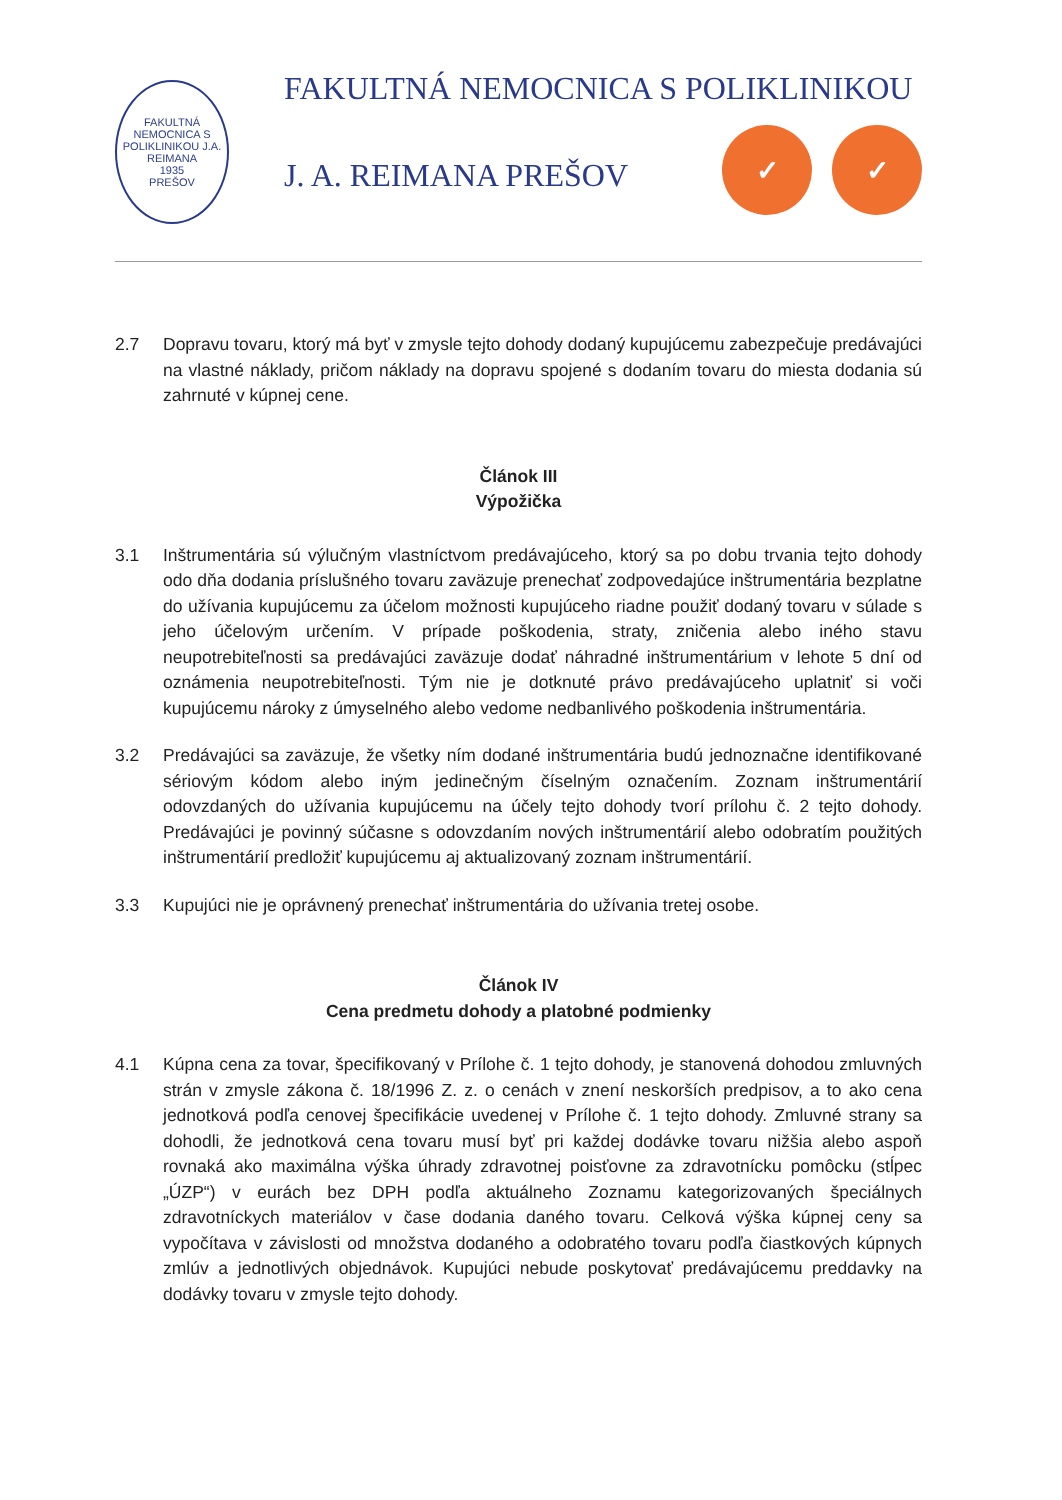FAKULTNÁ NEMOCNICA S POLIKLINIKOU J.A. REIMANA
1935
PREŠOV
FAKULTNÁ NEMOCNICA S POLIKLINIKOU
J. A. REIMANA PREŠOV ✓ ✓
2.7 Dopravu tovaru, ktorý má byť v zmysle tejto dohody dodaný kupujúcemu zabezpečuje predávajúci na vlastné náklady, pričom náklady na dopravu spojené s dodaním tovaru do miesta dodania sú zahrnuté v kúpnej cene.
Článok III
Výpožička
3.1 Inštrumentária sú výlučným vlastníctvom predávajúceho, ktorý sa po dobu trvania tejto dohody odo dňa dodania príslušného tovaru zaväzuje prenechať zodpovedajúce inštrumentária bezplatne do užívania kupujúcemu za účelom možnosti kupujúceho riadne použiť dodaný tovaru v súlade s jeho účelovým určením. V prípade poškodenia, straty, zničenia alebo iného stavu neupotrebiteľnosti sa predávajúci zaväzuje dodať náhradné inštrumentárium v lehote 5 dní od oznámenia neupotrebiteľnosti. Tým nie je dotknuté právo predávajúceho uplatniť si voči kupujúcemu nároky z úmyselného alebo vedome nedbanlivého poškodenia inštrumentária.
3.2 Predávajúci sa zaväzuje, že všetky ním dodané inštrumentária budú jednoznačne identifikované sériovým kódom alebo iným jedinečným číselným označením. Zoznam inštrumentárií odovzdaných do užívania kupujúcemu na účely tejto dohody tvorí prílohu č. 2 tejto dohody. Predávajúci je povinný súčasne s odovzdaním nových inštrumentárií alebo odobratím použitých inštrumentárií predložiť kupujúcemu aj aktualizovaný zoznam inštrumentárií.
3.3 Kupujúci nie je oprávnený prenechať inštrumentária do užívania tretej osobe.
Článok IV
Cena predmetu dohody a platobné podmienky
4.1 Kúpna cena za tovar, špecifikovaný v Prílohe č. 1 tejto dohody, je stanovená dohodou zmluvných strán v zmysle zákona č. 18/1996 Z. z. o cenách v znení neskorších predpisov, a to ako cena jednotková podľa cenovej špecifikácie uvedenej v Prílohe č. 1 tejto dohody. Zmluvné strany sa dohodli, že jednotková cena tovaru musí byť pri každej dodávke tovaru nižšia alebo aspoň rovnaká ako maximálna výška úhrady zdravotnej poisťovne za zdravotnícku pomôcku (stĺpec „ÚZP“) v eurách bez DPH podľa aktuálneho Zoznamu kategorizovaných špeciálnych zdravotníckych materiálov v čase dodania daného tovaru. Celková výška kúpnej ceny sa vypočítava v závislosti od množstva dodaného a odobratého tovaru podľa čiastkových kúpnych zmlúv a jednotlivých objednávok. Kupujúci nebude poskytovať predávajúcemu preddavky na dodávky tovaru v zmysle tejto dohody.